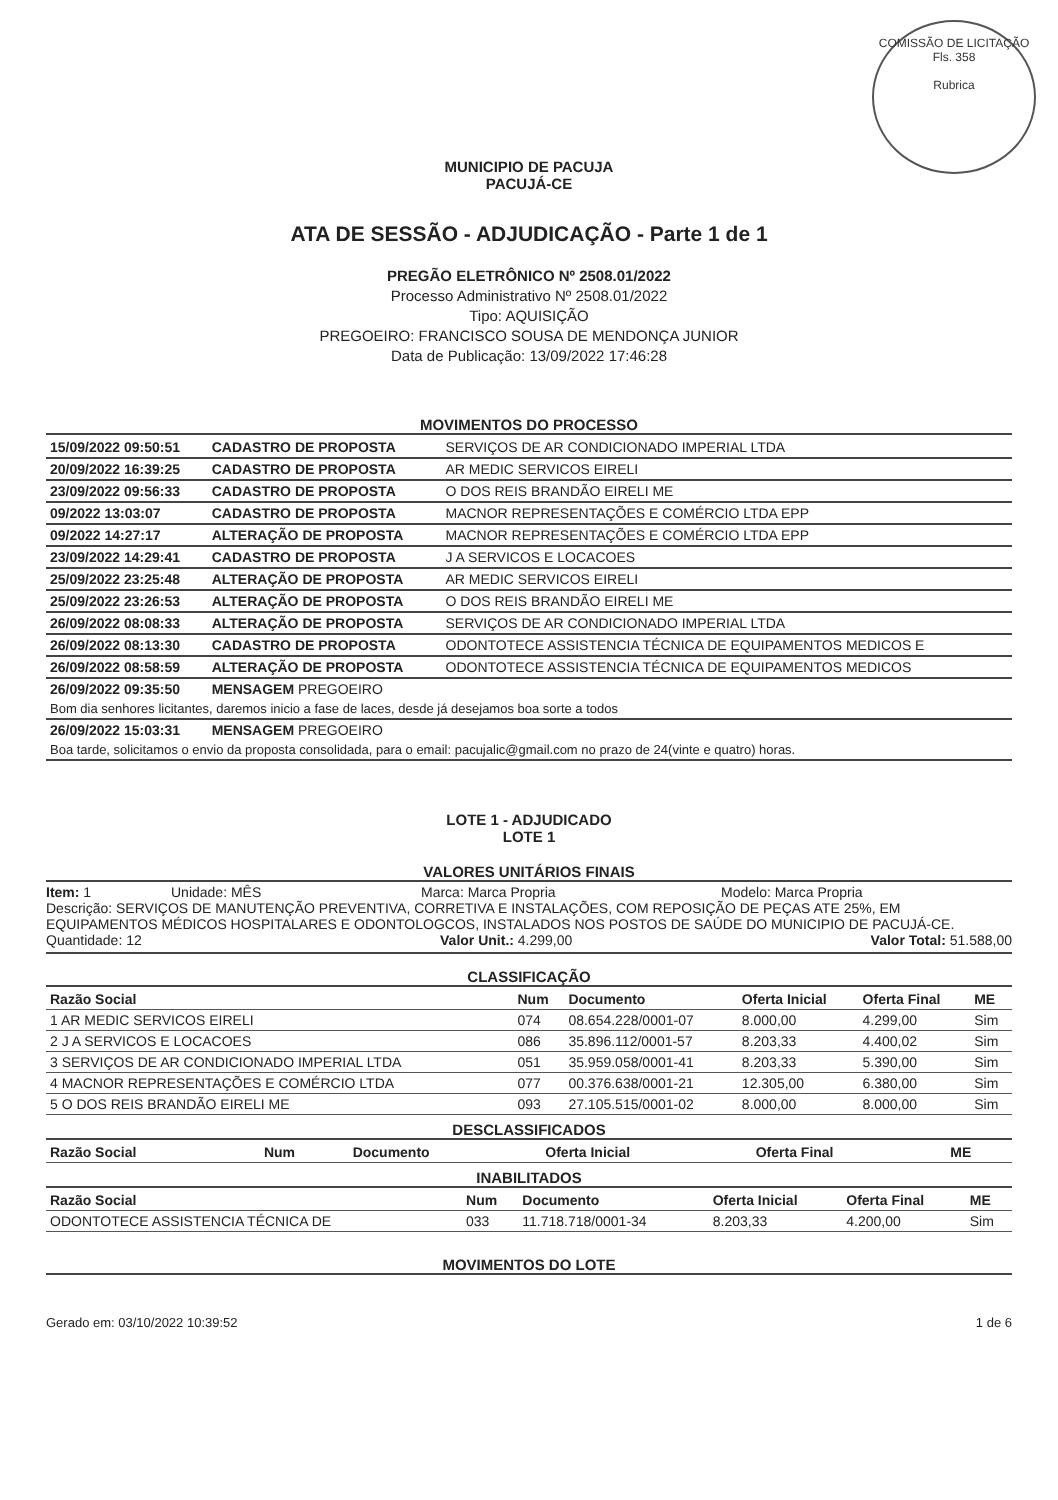COMISSÃO DE LICITAÇÃO
Fls. 358
Rubrica
MUNICIPIO DE PACUJA
PACUJÁ-CE
ATA DE SESSÃO - ADJUDICAÇÃO - Parte 1 de 1
PREGÃO ELETRÔNICO Nº 2508.01/2022
Processo Administrativo Nº 2508.01/2022
Tipo: AQUISIÇÃO
PREGOEIRO: FRANCISCO SOUSA DE MENDONÇA JUNIOR
Data de Publicação: 13/09/2022 17:46:28
MOVIMENTOS DO PROCESSO
| 15/09/2022 09:50:51 | CADASTRO DE PROPOSTA | SERVIÇOS DE AR CONDICIONADO IMPERIAL LTDA |
| 20/09/2022 16:39:25 | CADASTRO DE PROPOSTA | AR MEDIC SERVICOS EIRELI |
| 23/09/2022 09:56:33 | CADASTRO DE PROPOSTA | O DOS REIS BRANDÃO EIRELI ME |
| 09/2022 13:03:07 | CADASTRO DE PROPOSTA | MACNOR REPRESENTAÇÕES E COMÉRCIO LTDA EPP |
| 09/2022 14:27:17 | ALTERAÇÃO DE PROPOSTA | MACNOR REPRESENTAÇÕES E COMÉRCIO LTDA EPP |
| 23/09/2022 14:29:41 | CADASTRO DE PROPOSTA | J A SERVICOS E LOCACOES |
| 25/09/2022 23:25:48 | ALTERAÇÃO DE PROPOSTA | AR MEDIC SERVICOS EIRELI |
| 25/09/2022 23:26:53 | ALTERAÇÃO DE PROPOSTA | O DOS REIS BRANDÃO EIRELI ME |
| 26/09/2022 08:08:33 | ALTERAÇÃO DE PROPOSTA | SERVIÇOS DE AR CONDICIONADO IMPERIAL LTDA |
| 26/09/2022 08:13:30 | CADASTRO DE PROPOSTA | ODONTOTECE ASSISTENCIA TÉCNICA DE EQUIPAMENTOS MEDICOS E |
| 26/09/2022 08:58:59 | ALTERAÇÃO DE PROPOSTA | ODONTOTECE ASSISTENCIA TÉCNICA DE EQUIPAMENTOS MEDICOS |
| 26/09/2022 09:35:50 | MENSAGEM PREGOEIRO | |
| Bom dia senhores licitantes, daremos inicio a fase de laces, desde já desejamos boa sorte a todos | | |
| 26/09/2022 15:03:31 | MENSAGEM PREGOEIRO | |
| Boa tarde, solicitamos o envio da proposta consolidada, para o email: pacujalic@gmail.com no prazo de 24(vinte e quatro) horas. | | |
LOTE 1 - ADJUDICADO
LOTE 1
VALORES UNITÁRIOS FINAIS
Item: 1 Unidade: MÊS Marca: Marca Propria Modelo: Marca Propria
Descrição: SERVIÇOS DE MANUTENÇÃO PREVENTIVA, CORRETIVA E INSTALAÇÕES, COM REPOSIÇÃO DE PEÇAS ATE 25%, EM EQUIPAMENTOS MÉDICOS HOSPITALARES E ODONTOLOGCOS, INSTALADOS NOS POSTOS DE SAÚDE DO MUNICIPIO DE PACUJÁ-CE.
Quantidade: 12 Valor Unit.: 4.299,00 Valor Total: 51.588,00
CLASSIFICAÇÃO
| Razão Social | Num | Documento | Oferta Inicial | Oferta Final | ME |
| --- | --- | --- | --- | --- | --- |
| 1 AR MEDIC SERVICOS EIRELI | 074 | 08.654.228/0001-07 | 8.000,00 | 4.299,00 | Sim |
| 2 J A SERVICOS E LOCACOES | 086 | 35.896.112/0001-57 | 8.203,33 | 4.400,02 | Sim |
| 3 SERVIÇOS DE AR CONDICIONADO IMPERIAL LTDA | 051 | 35.959.058/0001-41 | 8.203,33 | 5.390,00 | Sim |
| 4 MACNOR REPRESENTAÇÕES E COMÉRCIO LTDA | 077 | 00.376.638/0001-21 | 12.305,00 | 6.380,00 | Sim |
| 5 O DOS REIS BRANDÃO EIRELI ME | 093 | 27.105.515/0001-02 | 8.000,00 | 8.000,00 | Sim |
DESCLASSIFICADOS
| Razão Social | Num | Documento | Oferta Inicial | Oferta Final | ME |
| --- | --- | --- | --- | --- | --- |
INABILITADOS
| Razão Social | Num | Documento | Oferta Inicial | Oferta Final | ME |
| --- | --- | --- | --- | --- | --- |
| ODONTOTECE ASSISTENCIA TÉCNICA DE | 033 | 11.718.718/0001-34 | 8.203,33 | 4.200,00 | Sim |
MOVIMENTOS DO LOTE
Gerado em: 03/10/2022 10:39:52 1 de 6